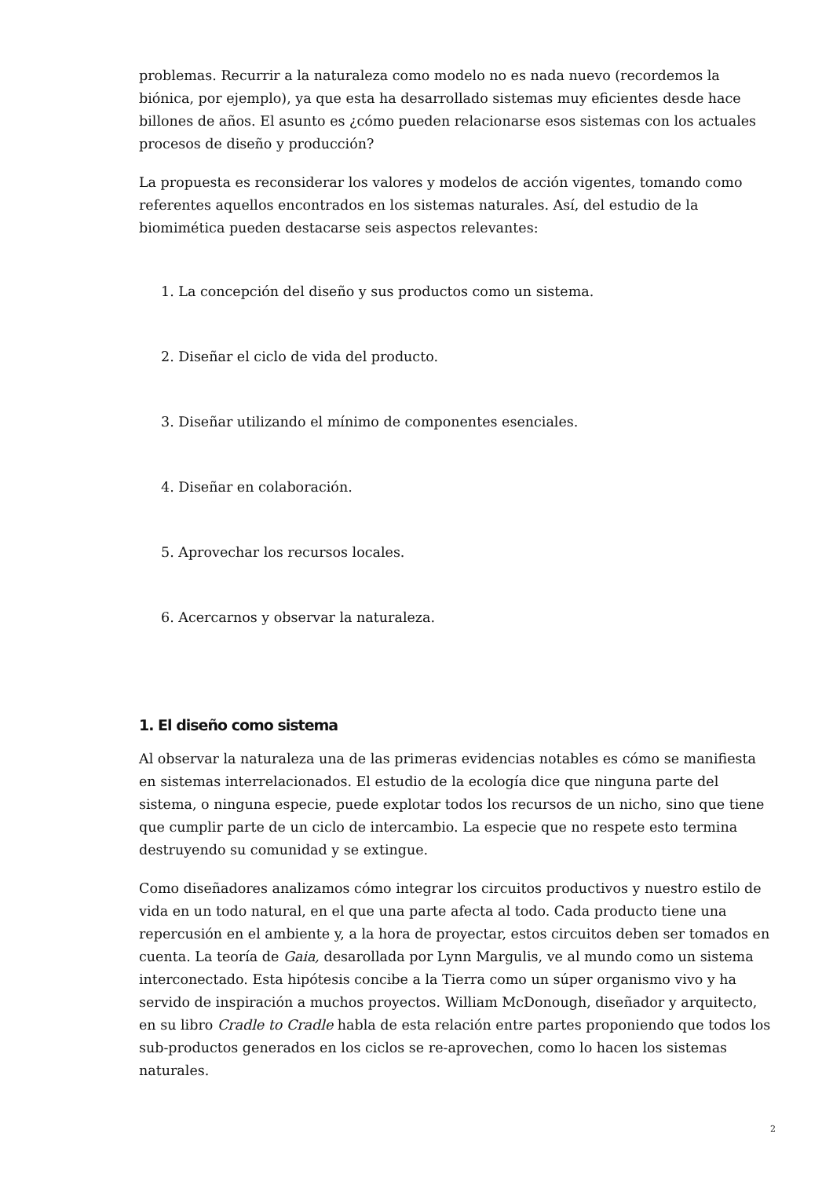problemas. Recurrir a la naturaleza como modelo no es nada nuevo (recordemos la biónica, por ejemplo), ya que esta ha desarrollado sistemas muy eficientes desde hace billones de años. El asunto es ¿cómo pueden relacionarse esos sistemas con los actuales procesos de diseño y producción?
La propuesta es reconsiderar los valores y modelos de acción vigentes, tomando como referentes aquellos encontrados en los sistemas naturales. Así, del estudio de la biomimética pueden destacarse seis aspectos relevantes:
1. La concepción del diseño y sus productos como un sistema.
2. Diseñar el ciclo de vida del producto.
3. Diseñar utilizando el mínimo de componentes esenciales.
4. Diseñar en colaboración.
5. Aprovechar los recursos locales.
6. Acercarnos y observar la naturaleza.
1. El diseño como sistema
Al observar la naturaleza una de las primeras evidencias notables es cómo se manifiesta en sistemas interrelacionados. El estudio de la ecología dice que ninguna parte del sistema, o ninguna especie, puede explotar todos los recursos de un nicho, sino que tiene que cumplir parte de un ciclo de intercambio. La especie que no respete esto termina destruyendo su comunidad y se extingue.
Como diseñadores analizamos cómo integrar los circuitos productivos y nuestro estilo de vida en un todo natural, en el que una parte afecta al todo. Cada producto tiene una repercusión en el ambiente y, a la hora de proyectar, estos circuitos deben ser tomados en cuenta. La teoría de Gaia, desarollada por Lynn Margulis, ve al mundo como un sistema interconectado. Esta hipótesis concibe a la Tierra como un súper organismo vivo y ha servido de inspiración a muchos proyectos. William McDonough, diseñador y arquitecto, en su libro Cradle to Cradle habla de esta relación entre partes proponiendo que todos los sub-productos generados en los ciclos se re-aprovechen, como lo hacen los sistemas naturales.
2